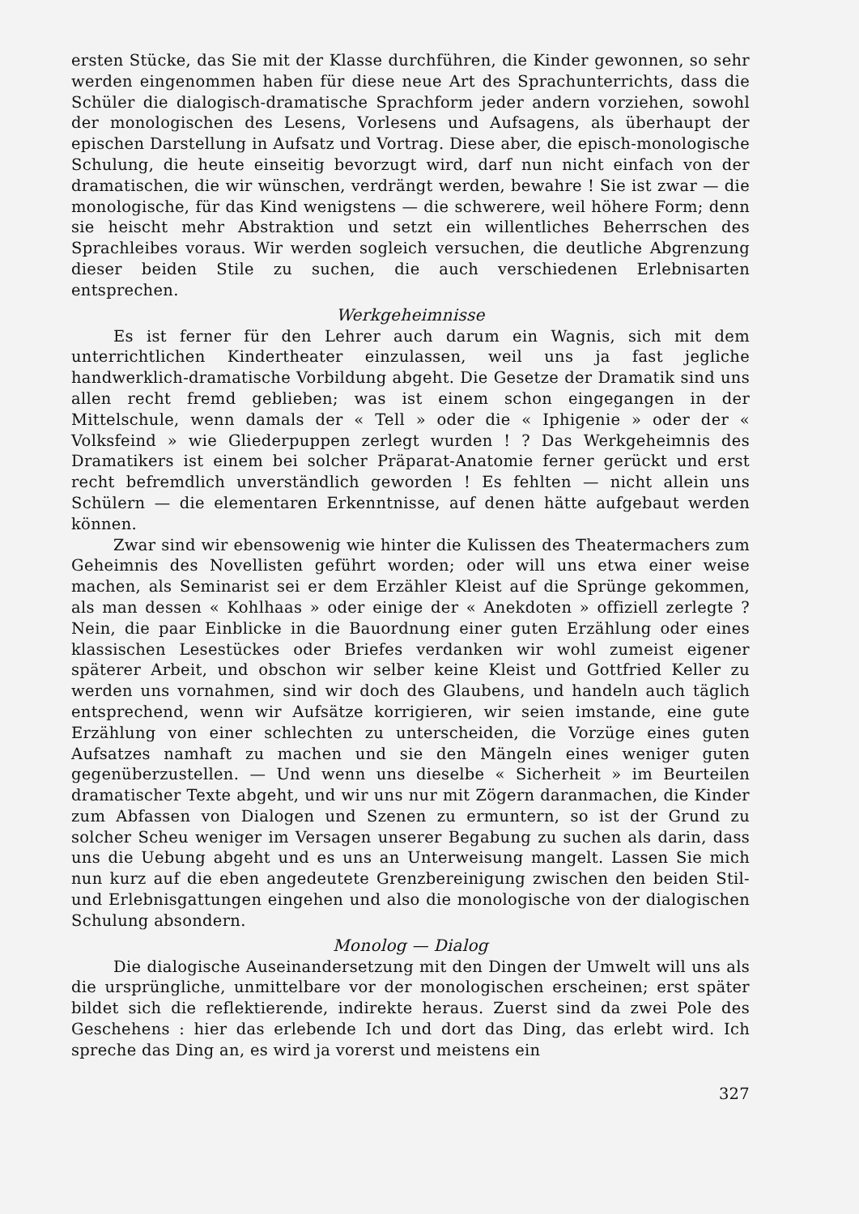ersten Stücke, das Sie mit der Klasse durchführen, die Kinder gewonnen, so sehr werden eingenommen haben für diese neue Art des Sprachunterrichts, dass die Schüler die dialogisch-dramatische Sprachform jeder andern vorziehen, sowohl der monologischen des Lesens, Vorlesens und Aufsagens, als überhaupt der epischen Darstellung in Aufsatz und Vortrag. Diese aber, die episch-monologische Schulung, die heute einseitig bevorzugt wird, darf nun nicht einfach von der dramatischen, die wir wünschen, verdrängt werden, bewahre ! Sie ist zwar — die monologische, für das Kind wenigstens — die schwerere, weil höhere Form; denn sie heischt mehr Abstraktion und setzt ein willentliches Beherrschen des Sprachleibes voraus. Wir werden sogleich versuchen, die deutliche Abgrenzung dieser beiden Stile zu suchen, die auch verschiedenen Erlebnisarten entsprechen.
Werkgeheimnisse
Es ist ferner für den Lehrer auch darum ein Wagnis, sich mit dem unterrichtlichen Kindertheater einzulassen, weil uns ja fast jegliche handwerklich-dramatische Vorbildung abgeht. Die Gesetze der Dramatik sind uns allen recht fremd geblieben; was ist einem schon eingegangen in der Mittelschule, wenn damals der « Tell » oder die « Iphigenie » oder der « Volksfeind » wie Gliederpuppen zerlegt wurden ! ? Das Werkgeheimnis des Dramatikers ist einem bei solcher Präparat-Anatomie ferner gerückt und erst recht befremdlich unverständlich geworden ! Es fehlten — nicht allein uns Schülern — die elementaren Erkenntnisse, auf denen hätte aufgebaut werden können.
Zwar sind wir ebensowenig wie hinter die Kulissen des Theatermachers zum Geheimnis des Novellisten geführt worden; oder will uns etwa einer weise machen, als Seminarist sei er dem Erzähler Kleist auf die Sprünge gekommen, als man dessen « Kohlhaas » oder einige der « Anekdoten » offiziell zerlegte ? Nein, die paar Einblicke in die Bauordnung einer guten Erzählung oder eines klassischen Lesestückes oder Briefes verdanken wir wohl zumeist eigener späterer Arbeit, und obschon wir selber keine Kleist und Gottfried Keller zu werden uns vornahmen, sind wir doch des Glaubens, und handeln auch täglich entsprechend, wenn wir Aufsätze korrigieren, wir seien imstande, eine gute Erzählung von einer schlechten zu unterscheiden, die Vorzüge eines guten Aufsatzes namhaft zu machen und sie den Mängeln eines weniger guten gegenüberzustellen. — Und wenn uns dieselbe « Sicherheit » im Beurteilen dramatischer Texte abgeht, und wir uns nur mit Zögern daranmachen, die Kinder zum Abfassen von Dialogen und Szenen zu ermuntern, so ist der Grund zu solcher Scheu weniger im Versagen unserer Begabung zu suchen als darin, dass uns die Uebung abgeht und es uns an Unterweisung mangelt. Lassen Sie mich nun kurz auf die eben angedeutete Grenzbereinigung zwischen den beiden Stil- und Erlebnisgattungen eingehen und also die monologische von der dialogischen Schulung absondern.
Monolog — Dialog
Die dialogische Auseinandersetzung mit den Dingen der Umwelt will uns als die ursprüngliche, unmittelbare vor der monologischen erscheinen; erst später bildet sich die reflektierende, indirekte heraus. Zuerst sind da zwei Pole des Geschehens : hier das erlebende Ich und dort das Ding, das erlebt wird. Ich spreche das Ding an, es wird ja vorerst und meistens ein
327